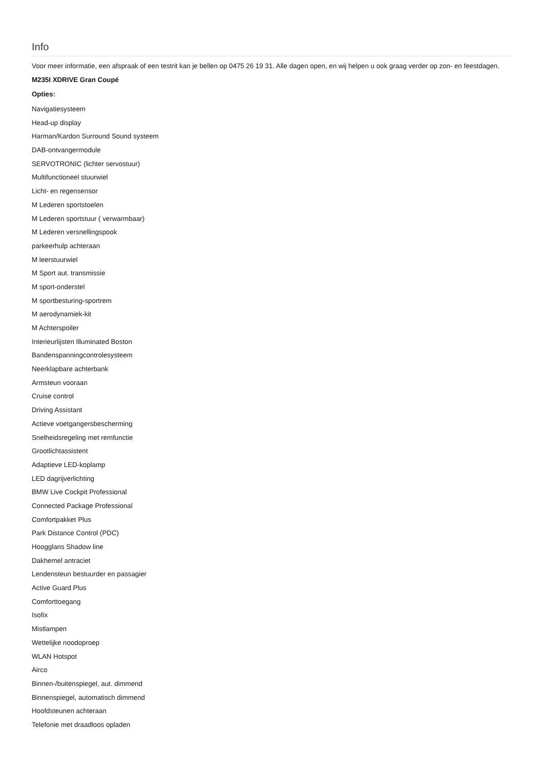Info
Voor meer informatie, een afspraak of een testrit kan je bellen op 0475 26 19 31. Alle dagen open, en wij helpen u ook graag verder op zon- en feestdagen.
M235I XDRIVE Gran Coupé
Opties:
Navigatiesysteem
Head-up display
Harman/Kardon Surround Sound systeem
DAB-ontvangermodule
SERVOTRONIC (lichter servostuur)
Multifunctioneel stuurwiel
Licht- en regensensor
M Lederen sportstoelen
M Lederen sportstuur ( verwarmbaar)
M Lederen versnellingspook
parkeerhulp achteraan
M leerstuurwiel
M Sport aut. transmissie
M sport-onderstel
M sportbesturing-sportrem
M aerodynamiek-kit
M Achterspoiler
Interieurlijsten Illuminated Boston
Bandenspanningcontrolesysteem
Neerklapbare achterbank
Armsteun vooraan
Cruise control
Driving Assistant
Actieve voetgangersbescherming
Snelheidsregeling met remfunctie
Grootlichtassistent
Adaptieve LED-koplamp
LED dagrijverlichting
BMW Live Cockpit Professional
Connected Package Professional
Comfortpakket Plus
Park Distance Control (PDC)
Hoogglans Shadow line
Dakhemel antraciet
Lendensteun bestuurder en passagier
Active Guard Plus
Comforttoegang
Isofix
Mistlampen
Wettelijke noodoproep
WLAN Hotspot
Airco
Binnen-/buitenspiegel, aut. dimmend
Binnenspiegel, automatisch dimmend
Hoofdsteunen achteraan
Telefonie met draadloos opladen